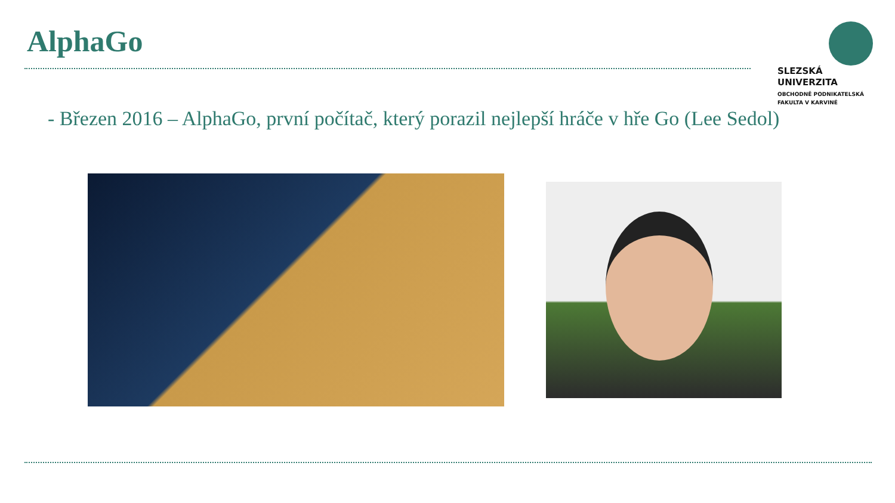AlphaGo
SLEZSKÁ
UNIVERZITA
OBCHODNĚ PODNIKATELSKÁ
FAKULTA V KARVINÉ
- Březen 2016 – AlphaGo, první počítač, který porazil nejlepší hráče v hře Go (Lee Sedol)